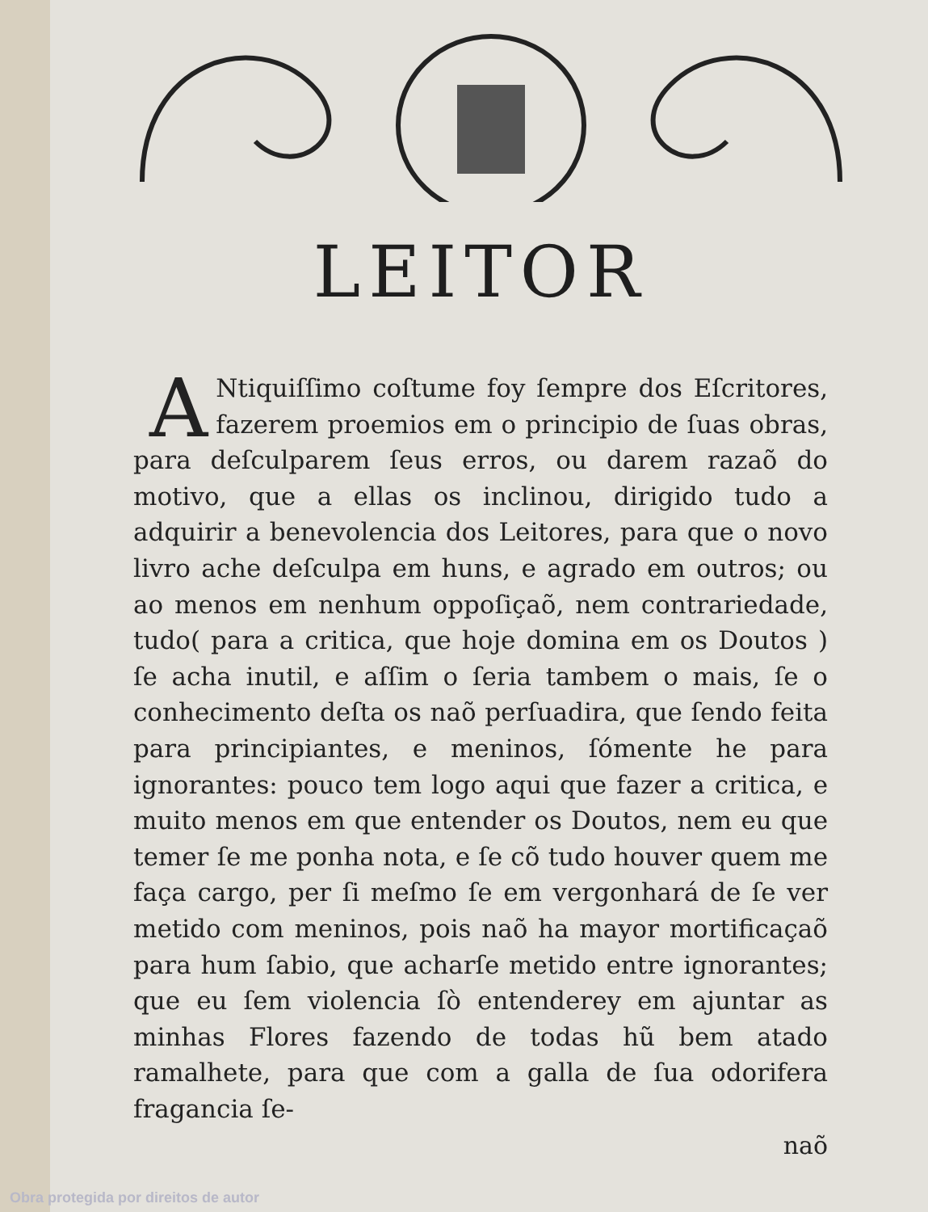LEITOR
ANtiquiſſimo coſtume foy ſempre dos Eſcritores, fazerem proemios em o principio de ſuas obras, para deſculparem ſeus erros, ou darem razaõ do motivo, que a ellas os inclinou, dirigido tudo a adquirir a benevolencia dos Leitores, para que o novo livro ache deſculpa em huns, e agrado em outros; ou ao menos em nenhum oppoſiçaõ, nem contrariedade, tudo( para a critica, que hoje domina em os Doutos ) ſe acha inutil, e aſſim o ſeria tambem o mais, ſe o conhecimento deſta os naõ perſuadira, que ſendo feita para principiantes, e meninos, ſómente he para ignorantes: pouco tem logo aqui que fazer a critica, e muito menos em que entender os Doutos, nem eu que temer ſe me ponha nota, e ſe cõ tudo houver quem me faça cargo, per ſi meſmo ſe em vergonhará de ſe ver metido com meninos, pois naõ ha mayor mortificaçaõ para hum ſabio, que acharſe metido entre ignorantes; que eu ſem violencia ſò entenderey em ajuntar as minhas Flores fazendo de todas hũ bem atado ramalhete, para que com a galla de ſua odorifera fragancia ſe-
naõ
Obra protegida por direitos de autor